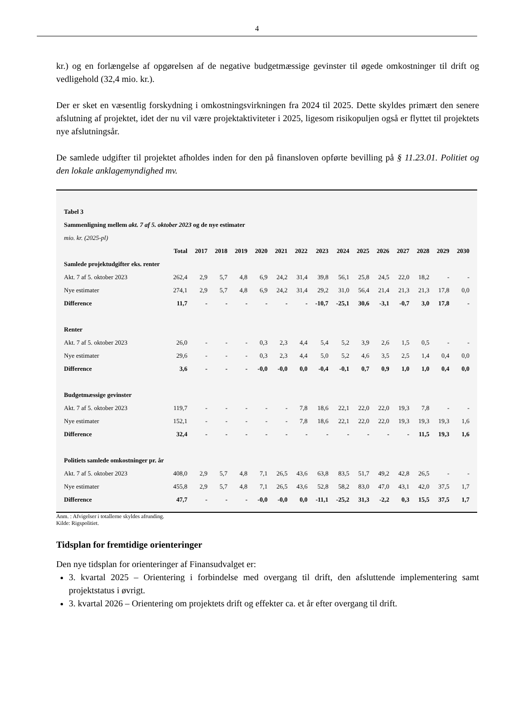4
kr.) og en forlængelse af opgørelsen af de negative budgetmæssige gevinster til øgede omkostninger til drift og vedligehold (32,4 mio. kr.).
Der er sket en væsentlig forskydning i omkostningsvirkningen fra 2024 til 2025. Dette skyldes primært den senere afslutning af projektet, idet der nu vil være projektaktiviteter i 2025, ligesom risikopuljen også er flyttet til projektets nye afslutningsår.
De samlede udgifter til projektet afholdes inden for den på finansloven opførte bevilling på § 11.23.01. Politiet og den lokale anklagemyndighed mv.
| Tabel 3 | | | | | | | | | | | | | | | |
| Sammenligning mellem akt. 7 af 5. oktober 2023 og de nye estimater | | | | | | | | | | | | | | | |
| mio. kr. (2025-pl) | | | | | | | | | | | | | | | |
| | Total | 2017 | 2018 | 2019 | 2020 | 2021 | 2022 | 2023 | 2024 | 2025 | 2026 | 2027 | 2028 | 2029 | 2030 |
| Samlede projektudgifter eks. renter | | | | | | | | | | | | | | | |
| Akt. 7 af 5. oktober 2023 | 262,4 | 2,9 | 5,7 | 4,8 | 6,9 | 24,2 | 31,4 | 39,8 | 56,1 | 25,8 | 24,5 | 22,0 | 18,2 | - | - |
| Nye estimater | 274,1 | 2,9 | 5,7 | 4,8 | 6,9 | 24,2 | 31,4 | 29,2 | 31,0 | 56,4 | 21,4 | 21,3 | 21,3 | 17,8 | 0,0 |
| Difference | 11,7 | - | - | - | - | - | - | -10,7 | -25,1 | 30,6 | -3,1 | -0,7 | 3,0 | 17,8 | - |
| Renter | | | | | | | | | | | | | | | |
| Akt. 7 af 5. oktober 2023 | 26,0 | - | - | - | 0,3 | 2,3 | 4,4 | 5,4 | 5,2 | 3,9 | 2,6 | 1,5 | 0,5 | - | - |
| Nye estimater | 29,6 | - | - | - | 0,3 | 2,3 | 4,4 | 5,0 | 5,2 | 4,6 | 3,5 | 2,5 | 1,4 | 0,4 | 0,0 |
| Difference | 3,6 | - | - | - | -0,0 | -0,0 | 0,0 | -0,4 | -0,1 | 0,7 | 0,9 | 1,0 | 1,0 | 0,4 | 0,0 |
| Budgetmæssige gevinster | | | | | | | | | | | | | | | |
| Akt. 7 af 5. oktober 2023 | 119,7 | - | - | - | - | - | 7,8 | 18,6 | 22,1 | 22,0 | 22,0 | 19,3 | 7,8 | - | - |
| Nye estimater | 152,1 | - | - | - | - | - | 7,8 | 18,6 | 22,1 | 22,0 | 22,0 | 19,3 | 19,3 | 19,3 | 1,6 |
| Difference | 32,4 | - | - | - | - | - | - | - | - | - | - | - | 11,5 | 19,3 | 1,6 |
| Politiets samlede omkostninger pr. år | | | | | | | | | | | | | | | |
| Akt. 7 af 5. oktober 2023 | 408,0 | 2,9 | 5,7 | 4,8 | 7,1 | 26,5 | 43,6 | 63,8 | 83,5 | 51,7 | 49,2 | 42,8 | 26,5 | - | - |
| Nye estimater | 455,8 | 2,9 | 5,7 | 4,8 | 7,1 | 26,5 | 43,6 | 52,8 | 58,2 | 83,0 | 47,0 | 43,1 | 42,0 | 37,5 | 1,7 |
| Difference | 47,7 | - | - | - | -0,0 | -0,0 | 0,0 | -11,1 | -25,2 | 31,3 | -2,2 | 0,3 | 15,5 | 37,5 | 1,7 |
Anm. : Afvigelser i totallerne skyldes afrunding.
Kilde: Rigspolitiet.
Tidsplan for fremtidige orienteringer
Den nye tidsplan for orienteringer af Finansudvalget er:
3. kvartal 2025 – Orientering i forbindelse med overgang til drift, den afsluttende implementering samt projektstatus i øvrigt.
3. kvartal 2026 – Orientering om projektets drift og effekter ca. et år efter overgang til drift.